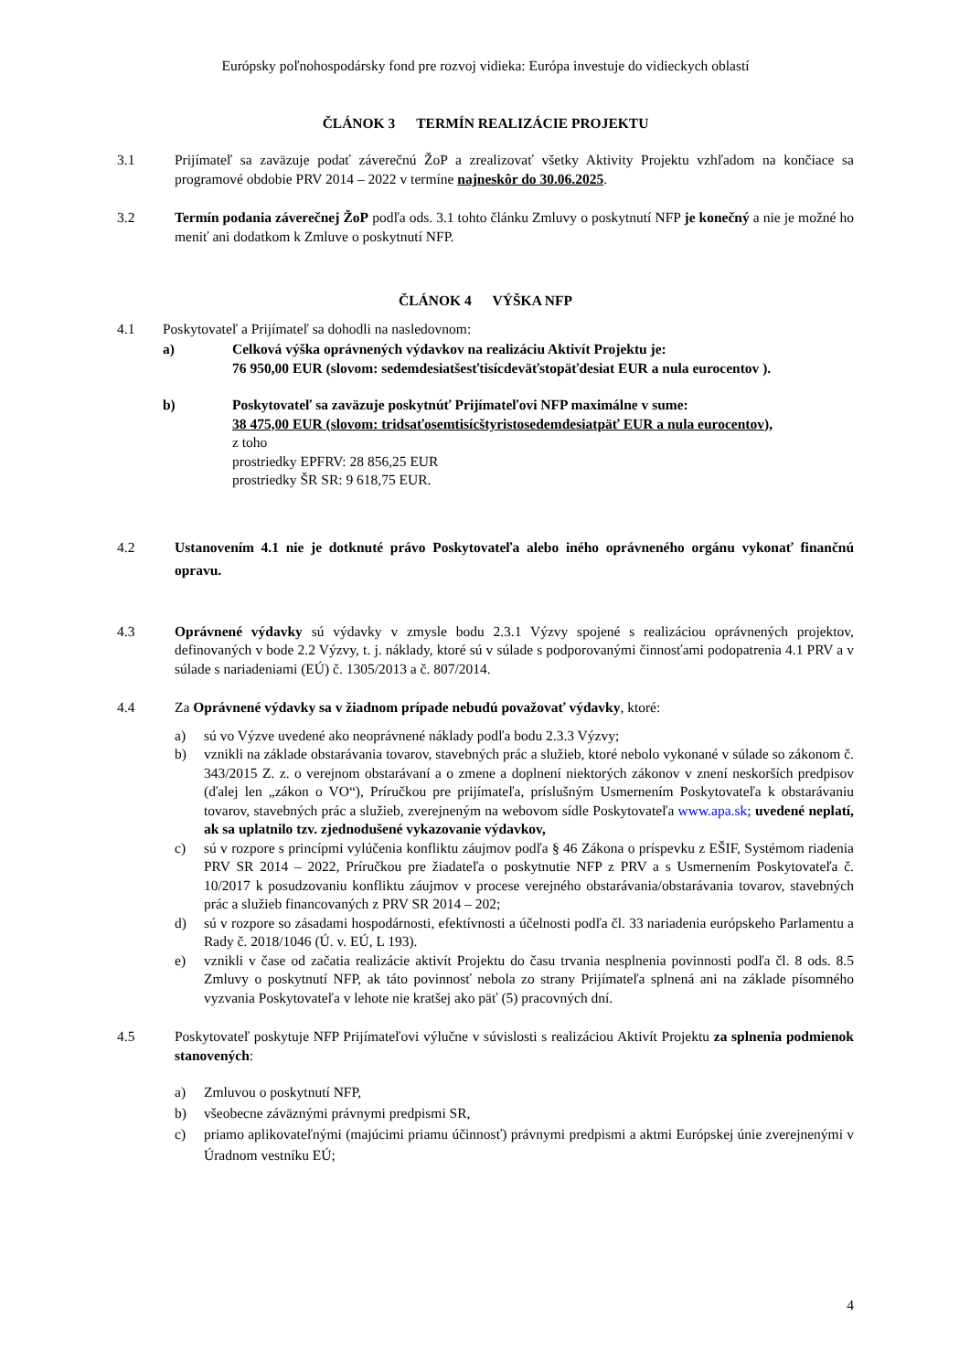Európsky poľnohospodársky fond pre rozvoj vidieka: Európa investuje do vidieckych oblastí
ČLÁNOK 3 TERMÍN REALIZÁCIE PROJEKTU
3.1 Prijímateľ sa zaväzuje podať záverečnú ŽoP a zrealizovať všetky Aktivity Projektu vzhľadom na končiace sa programové obdobie PRV 2014 – 2022 v termíne najneskôr do 30.06.2025.
3.2 Termín podania záverečnej ŽoP podľa ods. 3.1 tohto článku Zmluvy o poskytnutí NFP je konečný a nie je možné ho meniť ani dodatkom k Zmluve o poskytnutí NFP.
ČLÁNOK 4 VÝŠKA NFP
4.1 Poskytovateľ a Prijímateľ sa dohodli na nasledovnom:
a) Celková výška oprávnených výdavkov na realizáciu Aktivít Projektu je:
76 950,00 EUR (slovom: sedemdesiatšesťtisícdeväťstopäťdesiat EUR a nula eurocentov ).
b) Poskytovateľ sa zaväzuje poskytnúť Prijímateľovi NFP maximálne v sume:
38 475,00 EUR (slovom: tridsaťosemtisícštyristosedemdesiatpäť EUR a nula eurocentov),
z toho
prostriedky EPFRV: 28 856,25 EUR
prostriedky ŠR SR: 9 618,75 EUR.
4.2 Ustanovením 4.1 nie je dotknuté právo Poskytovateľa alebo iného oprávneného orgánu vykonať finančnú opravu.
4.3 Oprávnené výdavky sú výdavky v zmysle bodu 2.3.1 Výzvy spojené s realizáciou oprávnených projektov, definovaných v bode 2.2 Výzvy, t. j. náklady, ktoré sú v súlade s podporovanými činnosťami podopatrenia 4.1 PRV a v súlade s nariadeniami (EÚ) č. 1305/2013 a č. 807/2014.
4.4 Za Oprávnené výdavky sa v žiadnom prípade nebudú považovať výdavky, ktoré:
a) sú vo Výzve uvedené ako neoprávnené náklady podľa bodu 2.3.3 Výzvy;
b) vznikli na základe obstarávania tovarov, stavebných prác a služieb, ktoré nebolo vykonané v súlade so zákonom č. 343/2015 Z. z. o verejnom obstarávaní a o zmene a doplnení niektorých zákonov v znení neskorších predpisov (ďalej len „zákon o VO“), Príručkou pre prijímateľa, príslušným Usmernením Poskytovateľa k obstarávaniu tovarov, stavebných prác a služieb, zverejneným na webovom sídle Poskytovateľa www.apa.sk; uvedené neplatí, ak sa uplatnilo tzv. zjednodušené vykazovanie výdavkov,
c) sú v rozpore s princípmi vylúčenia konfliktu záujmov podľa § 46 Zákona o príspevku z EŠIF, Systémom riadenia PRV SR 2014 – 2022, Príručkou pre žiadateľa o poskytnutie NFP z PRV a s Usmernením Poskytovateľa č. 10/2017 k posudzovaniu konfliktu záujmov v procese verejného obstarávania/obstarávania tovarov, stavebných prác a služieb financovaných z PRV SR 2014 – 202;
d) sú v rozpore so zásadami hospodárnosti, efektívnosti a účelnosti podľa čl. 33 nariadenia európskeho Parlamentu a Rady č. 2018/1046 (Ú. v. EÚ, L 193).
e) vznikli v čase od začatia realizácie aktivít Projektu do času trvania nesplnenia povinnosti podľa čl. 8 ods. 8.5 Zmluvy o poskytnutí NFP, ak táto povinnosť nebola zo strany Prijímateľa splnená ani na základe písomného vyzvania Poskytovateľa v lehote nie kratšej ako päť (5) pracovných dní.
4.5 Poskytovateľ poskytuje NFP Prijímateľovi výlučne v súvislosti s realizáciou Aktivít Projektu za splnenia podmienok stanovených:
a) Zmluvou o poskytnutí NFP,
b) všeobecne záväznými právnymi predpismi SR,
c) priamo aplikovateľnými (majúcimi priamu účinnosť) právnymi predpismi a aktmi Európskej únie zverejnenými v Úradnom vestníku EÚ;
4